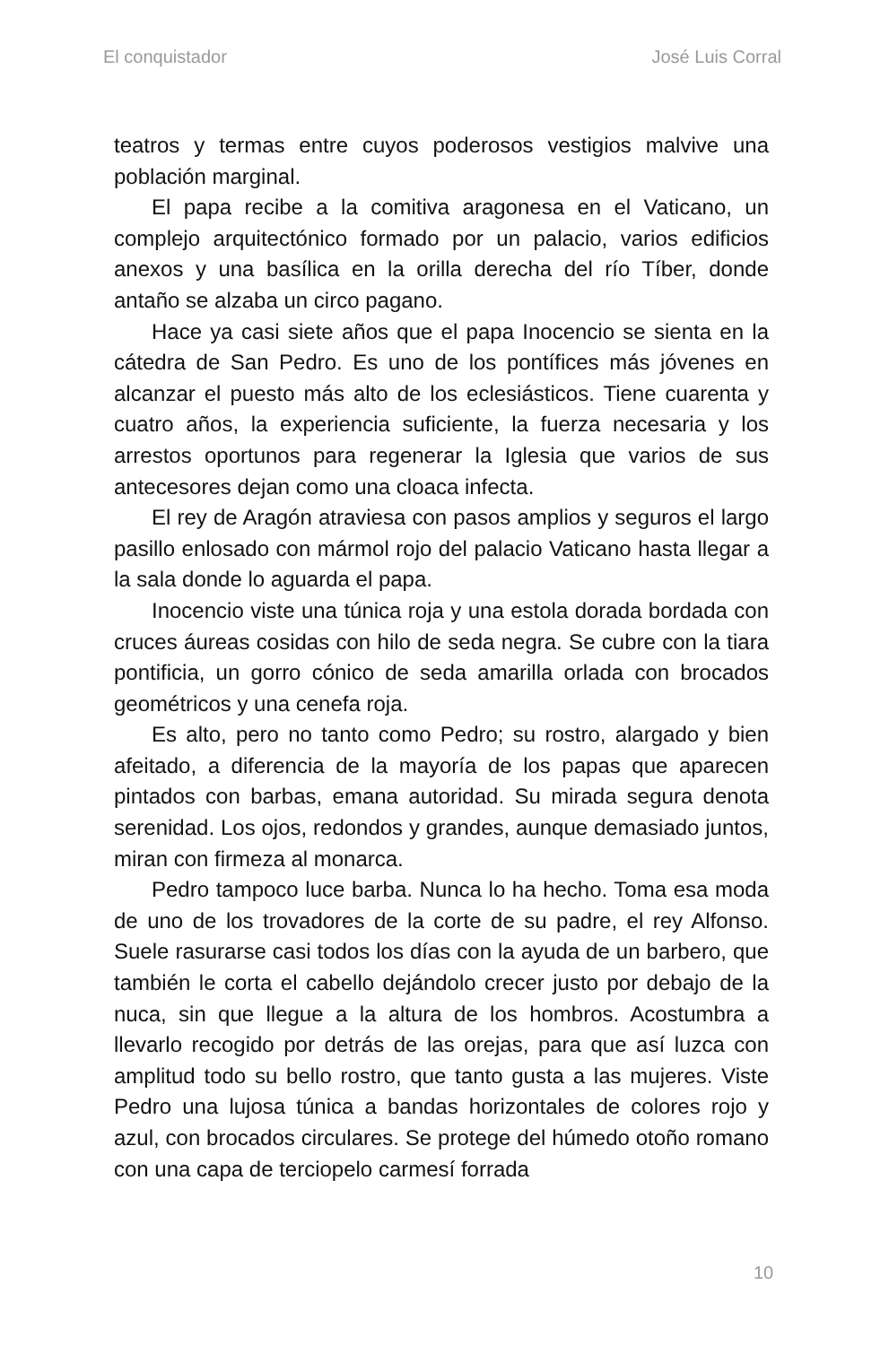El conquistador José Luis Corral
teatros y termas entre cuyos poderosos vestigios malvive una población marginal.
El papa recibe a la comitiva aragonesa en el Vaticano, un complejo arquitectónico formado por un palacio, varios edificios anexos y una basílica en la orilla derecha del río Tíber, donde antaño se alzaba un circo pagano.
Hace ya casi siete años que el papa Inocencio se sienta en la cátedra de San Pedro. Es uno de los pontífices más jóvenes en alcanzar el puesto más alto de los eclesiásticos. Tiene cuarenta y cuatro años, la experiencia suficiente, la fuerza necesaria y los arrestos oportunos para regenerar la Iglesia que varios de sus antecesores dejan como una cloaca infecta.
El rey de Aragón atraviesa con pasos amplios y seguros el largo pasillo enlosado con mármol rojo del palacio Vaticano hasta llegar a la sala donde lo aguarda el papa.
Inocencio viste una túnica roja y una estola dorada bordada con cruces áureas cosidas con hilo de seda negra. Se cubre con la tiara pontificia, un gorro cónico de seda amarilla orlada con brocados geométricos y una cenefa roja.
Es alto, pero no tanto como Pedro; su rostro, alargado y bien afeitado, a diferencia de la mayoría de los papas que aparecen pintados con barbas, emana autoridad. Su mirada segura denota serenidad. Los ojos, redondos y grandes, aunque demasiado juntos, miran con firmeza al monarca.
Pedro tampoco luce barba. Nunca lo ha hecho. Toma esa moda de uno de los trovadores de la corte de su padre, el rey Alfonso. Suele rasurarse casi todos los días con la ayuda de un barbero, que también le corta el cabello dejándolo crecer justo por debajo de la nuca, sin que llegue a la altura de los hombros. Acostumbra a llevarlo recogido por detrás de las orejas, para que así luzca con amplitud todo su bello rostro, que tanto gusta a las mujeres. Viste Pedro una lujosa túnica a bandas horizontales de colores rojo y azul, con brocados circulares. Se protege del húmedo otoño romano con una capa de terciopelo carmesí forrada
10